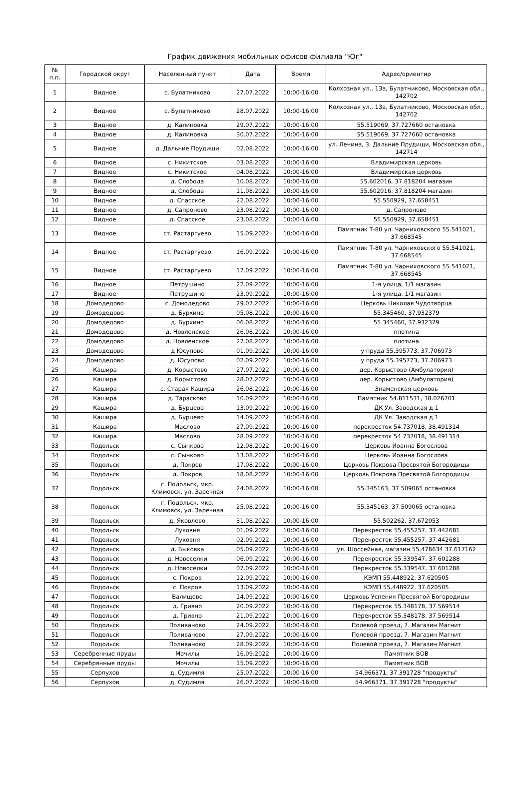График движения мобильных офисов филиала "Юг"
| № п.п. | Городской округ | Населенный пункт | Дата | Время | Адрес/ориентир |
| --- | --- | --- | --- | --- | --- |
| 1 | Видное | с. Булатниково | 27.07.2022 | 10:00-16:00 | Колхозная ул., 13а, Булатниково, Московская обл., 142702 |
| 2 | Видное | с. Булатниково | 28.07.2022 | 10:00-16:00 | Колхозная ул., 13а, Булатниково, Московская обл., 142702 |
| 3 | Видное | д. Калиновка | 29.07.2022 | 10:00-16:00 | 55.519069, 37.727660 остановка |
| 4 | Видное | д. Калиновка | 30.07.2022 | 10:00-16:00 | 55.519069, 37.727660 остановка |
| 5 | Видное | д. Дальние Прудищи | 02.08.2022 | 10:00-16:00 | ул. Ленина, 3, Дальние Прудищи, Московская обл., 142714 |
| 6 | Видное | с. Никитское | 03.08.2022 | 10:00-16:00 | Владимирская церковь |
| 7 | Видное | с. Никитское | 04.08.2022 | 10:00-16:00 | Владимирская церковь |
| 8 | Видное | д. Слобода | 10.08.2022 | 10:00-16:00 | 55.602016, 37.818204 магазин |
| 9 | Видное | д. Слобода | 11.08.2022 | 10:00-16:00 | 55.602016, 37.818204 магазин |
| 10 | Видное | д. Спасское | 22.08.2022 | 10:00-16:00 | 55.550929, 37.658451 |
| 11 | Видное | д. Сапроново | 23.08.2022 | 10:00-16:00 | д. Сапроново |
| 12 | Видное | д. Спасское | 23.08.2022 | 10:00-16:00 | 55.550929, 37.658451 |
| 13 | Видное | ст. Растаргуево | 15.09.2022 | 10:00-16:00 | Памятник Т-80 ул. Чарниховского 55.541021, 37.668545 |
| 14 | Видное | ст. Растаргуево | 16.09.2022 | 10:00-16:00 | Памятник Т-80 ул. Чарниховского 55.541021, 37.668545 |
| 15 | Видное | ст. Растаргуево | 17.09.2022 | 10:00-16:00 | Памятник Т-80 ул. Чарниховского 55.541021, 37.668545 |
| 16 | Видное | Петрушино | 22.09.2022 | 10:00-16:00 | 1-я улица, 1/1 магазин |
| 17 | Видное | Петрушино | 23.09.2022 | 10:00-16:00 | 1-я улица, 1/1 магазин |
| 18 | Домодедово | с. Домодедово | 29.07.2022 | 10:00-16:00 | Церковь Николая Чудотворца |
| 19 | Домодедово | д. Бурхино | 05.08.2022 | 10:00-16:00 | 55.345460, 37.932379 |
| 20 | Домодедово | д. Бурхино | 06.08.2022 | 10:00-16:00 | 55.345460, 37.932379 |
| 21 | Домодедово | д. Новленское | 26.08.2022 | 10:00-16:00 | плотина |
| 22 | Домодедово | д. Новленское | 27.08.2022 | 10:00-16:00 | плотина |
| 23 | Домодедово | д Юсупово | 01.09.2022 | 10:00-16:00 | у пруда 55.395773, 37.706973 |
| 24 | Домодедово | д. Юсупово | 02.09.2022 | 10:00-16:00 | у пруда 55.395773, 37.706973 |
| 25 | Кашира | д. Корыстово | 27.07.2022 | 10:00-16:00 | дер. Корыстово (Амбулатория) |
| 26 | Кашира | д. Корыстово | 28.07.2022 | 10:00-16:00 | дер. Корыстово (Амбулатория) |
| 27 | Кашира | с. Старая Кашира | 26.08.2022 | 10:00-16:00 | Знаменская церковь |
| 28 | Кашира | д. Тарасково | 10.09.2022 | 10:00-16:00 | Памятник 54.811531, 38.026701 |
| 29 | Кашира | д. Бурцево | 13.09.2022 | 10:00-16:00 | ДК Ул. Заводская д.1 |
| 30 | Кашира | д. Бурцево | 14.09.2022 | 10:00-16:00 | ДК Ул. Заводская д.1 |
| 31 | Кашира | Маслово | 27.09.2022 | 10:00-16:00 | перекресток 54.737018, 38.491314 |
| 32 | Кашира | Маслово | 28.09.2022 | 10:00-16:00 | перекресток 54.737018, 38.491314 |
| 33 | Подольск | с. Сынково | 12.08.2022 | 10:00-16:00 | Церковь Иоанна Богослова |
| 34 | Подольск | с. Сынково | 13.08.2022 | 10:00-16:00 | Церковь Иоанна Богослова |
| 35 | Подольск | д. Покров | 17.08.2022 | 10:00-16:00 | Церковь Покрова Пресвятой Богородицы |
| 36 | Подольск | д. Покров | 18.08.2022 | 10:00-16:00 | Церковь Покрова Пресвятой Богородицы |
| 37 | Подольск | г. Подольск, мкр. Климовск, ул. Заречная | 24.08.2022 | 10:00-16:00 | 55.345163, 37.509065 остановка |
| 38 | Подольск | г. Подольск, мкр. Климовск, ул. Заречная | 25.08.2022 | 10:00-16:00 | 55.345163, 37.509065 остановка |
| 39 | Подольск | д. Яковлево | 31.08.2022 | 10:00-16:00 | 55.502262, 37.672053 |
| 40 | Подольск | Луковня | 01.09.2022 | 10:00-16:00 | Перекресток 55.455257, 37.442681 |
| 41 | Подольск | Луковня | 02.09.2022 | 10:00-16:00 | Перекресток 55.455257, 37.442681 |
| 42 | Подольск | д. Быковка | 05.09.2022 | 10:00-16:00 | ул. Шоссейная, магазин 55.478634 37.617162 |
| 43 | Подольск | д. Новоселки | 06.09.2022 | 10:00-16:00 | Перекресток 55.339547, 37.601288 |
| 44 | Подольск | д. Новоселки | 07.09.2022 | 10:00-16:00 | Перекресток 55.339547, 37.601288 |
| 45 | Подольск | с. Покров | 12.09.2022 | 10:00-16:00 | КЭМП 55.448922, 37.620505 |
| 46 | Подольск | с. Покров | 13.09.2022 | 10:00-16:00 | КЭМП 55.448922, 37.620505 |
| 47 | Подольск | Валищево | 14.09.2022 | 10:00-16:00 | Церковь Успения Пресвятой Богородицы |
| 48 | Подольск | д. Гривно | 20.09.2022 | 10:00-16:00 | Перекресток 55.348178, 37.569514 |
| 49 | Подольск | д. Гривно | 21.09.2022 | 10:00-16:00 | Перекресток 55.348178, 37.569514 |
| 50 | Подольск | Поливаново | 24.09.2022 | 10:00-16:00 | Полевой проезд, 7. Магазин Магнит |
| 51 | Подольск | Поливаново | 27.09.2022 | 10:00-16:00 | Полевой проезд, 7. Магазин Магнит |
| 52 | Подольск | Поливаново | 28.09.2022 | 10:00-16:00 | Полевой проезд, 7. Магазин Магнит |
| 53 | Серебренные пруды | Мочилы | 16.09.2022 | 10:00-16:00 | Памятник ВОВ |
| 54 | Серебрянные пруды | Мочилы | 15.09.2022 | 10:00-16:00 | Памятник ВОВ |
| 55 | Серпухов | д. Судимля | 25.07.2022 | 10:00-16:00 | 54.966371, 37.391728 "продукты" |
| 56 | Серпухов | д. Судимля | 26.07.2022 | 10:00-16:00 | 54.966371, 37.391728 "продукты" |